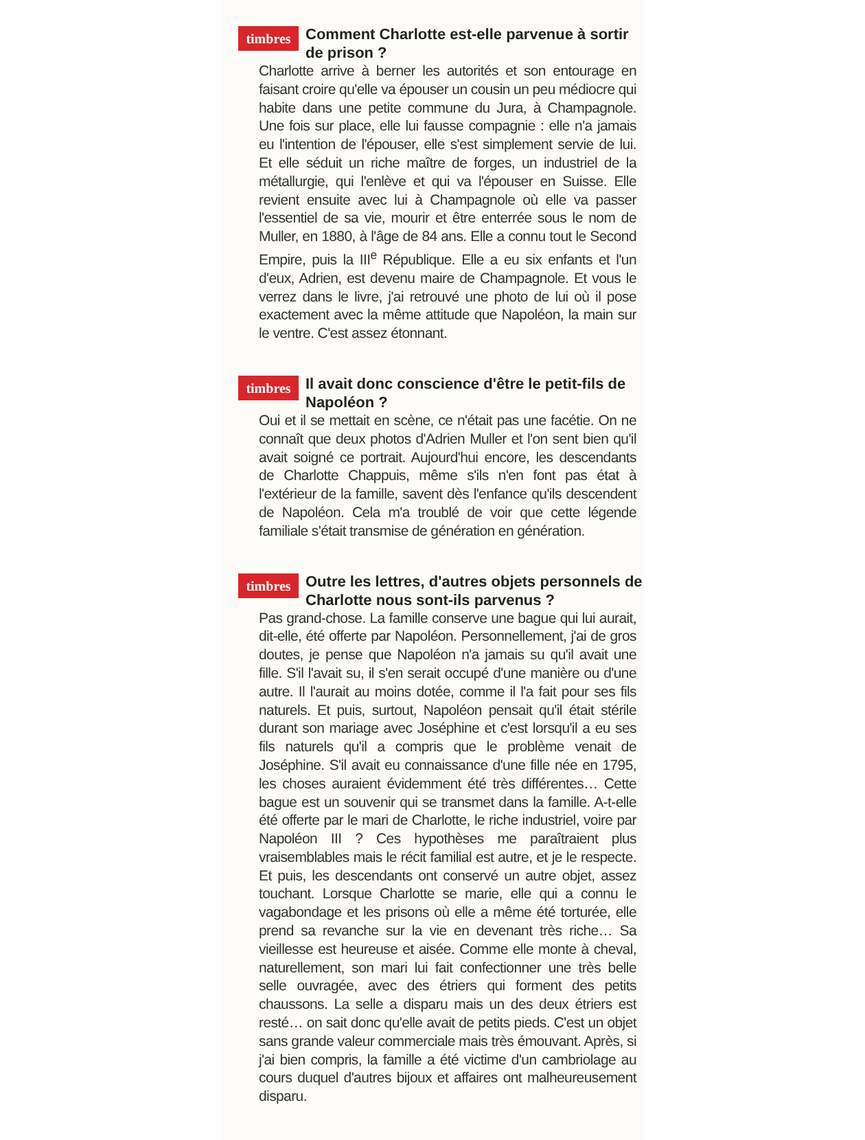timbres
Comment Charlotte est-elle parvenue à sortir de prison ?
Charlotte arrive à berner les autorités et son entourage en faisant croire qu'elle va épouser un cousin un peu médiocre qui habite dans une petite commune du Jura, à Champagnole. Une fois sur place, elle lui fausse compagnie : elle n'a jamais eu l'intention de l'épouser, elle s'est simplement servie de lui. Et elle séduit un riche maître de forges, un industriel de la métallurgie, qui l'enlève et qui va l'épouser en Suisse. Elle revient ensuite avec lui à Champagnole où elle va passer l'essentiel de sa vie, mourir et être enterrée sous le nom de Muller, en 1880, à l'âge de 84 ans. Elle a connu tout le Second Empire, puis la III<sup>e</sup> République. Elle a eu six enfants et l'un d'eux, Adrien, est devenu maire de Champagnole. Et vous le verrez dans le livre, j'ai retrouvé une photo de lui où il pose exactement avec la même attitude que Napoléon, la main sur le ventre. C'est assez étonnant.
timbres
Il avait donc conscience d'être le petit-fils de Napoléon ?
Oui et il se mettait en scène, ce n'était pas une facétie. On ne connaît que deux photos d'Adrien Muller et l'on sent bien qu'il avait soigné ce portrait. Aujourd'hui encore, les descendants de Charlotte Chappuis, même s'ils n'en font pas état à l'extérieur de la famille, savent dès l'enfance qu'ils descendent de Napoléon. Cela m'a troublé de voir que cette légende familiale s'était transmise de génération en génération.
timbres
Outre les lettres, d'autres objets personnels de Charlotte nous sont-ils parvenus ?
Pas grand-chose. La famille conserve une bague qui lui aurait, dit-elle, été offerte par Napoléon. Personnellement, j'ai de gros doutes, je pense que Napoléon n'a jamais su qu'il avait une fille. S'il l'avait su, il s'en serait occupé d'une manière ou d'une autre. Il l'aurait au moins dotée, comme il l'a fait pour ses fils naturels. Et puis, surtout, Napoléon pensait qu'il était stérile durant son mariage avec Joséphine et c'est lorsqu'il a eu ses fils naturels qu'il a compris que le problème venait de Joséphine. S'il avait eu connaissance d'une fille née en 1795, les choses auraient évidemment été très différentes… Cette bague est un souvenir qui se transmet dans la famille. A-t-elle été offerte par le mari de Charlotte, le riche industriel, voire par Napoléon III ? Ces hypothèses me paraîtraient plus vraisemblables mais le récit familial est autre, et je le respecte. Et puis, les descendants ont conservé un autre objet, assez touchant. Lorsque Charlotte se marie, elle qui a connu le vagabondage et les prisons où elle a même été torturée, elle prend sa revanche sur la vie en devenant très riche… Sa vieillesse est heureuse et aisée. Comme elle monte à cheval, naturellement, son mari lui fait confectionner une très belle selle ouvragée, avec des étriers qui forment des petits chaussons. La selle a disparu mais un des deux étriers est resté… on sait donc qu'elle avait de petits pieds. C'est un objet sans grande valeur commerciale mais très émouvant. Après, si j'ai bien compris, la famille a été victime d'un cambriolage au cours duquel d'autres bijoux et affaires ont malheureusement disparu.